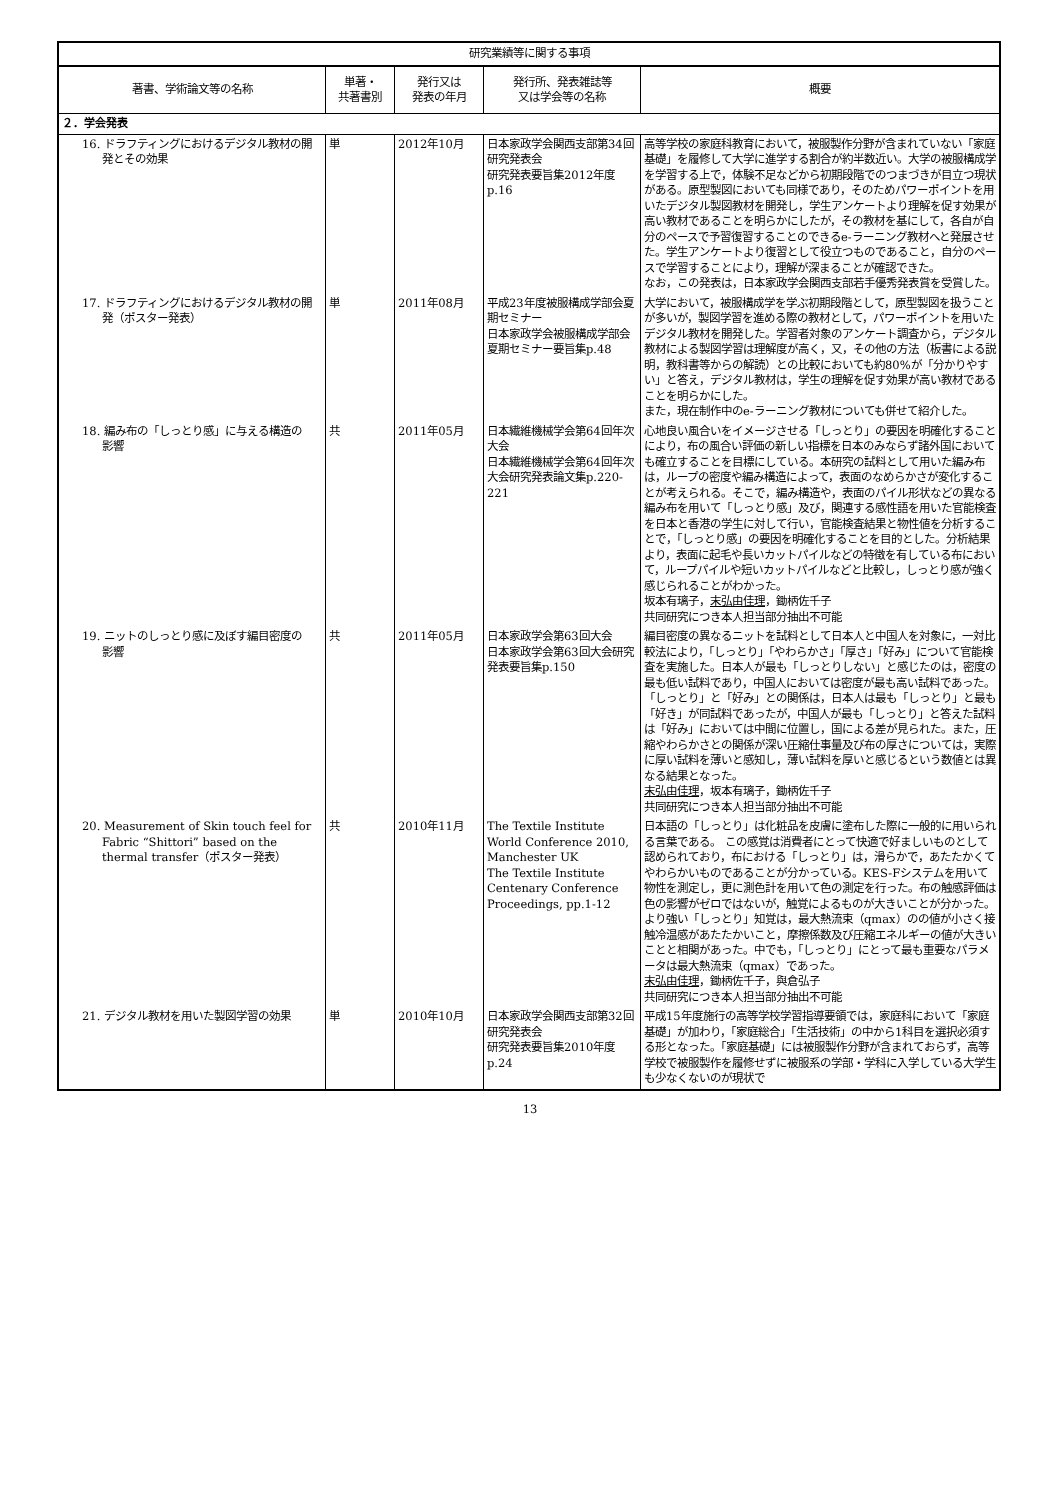| 研究業績等に関する事項 | | | | |
| --- | --- | --- | --- | --- |
| 著書、学術論文等の名称 | 単著・ 共著書別 | 発行又は 発表の年月 | 発行所、発表雑誌等 又は学会等の名称 | 概要 |
| ２．学会発表 | | | | |
| 16. ドラフティングにおけるデジタル教材の開発とその効果 | 単 | 2012年10月 | 日本家政学会関西支部第34回研究発表会 研究発表要旨集2012年度p.16 | 高等学校の家庭科教育において，被服製作分野が含まれていない「家庭基礎」を履修して大学に進学する割合が約半数近い。大学の被服構成学を学習する上で，体験不足などから初期段階でのつまづきが目立つ現状がある。原型製図においても同様であり，そのためパワーポイントを用いたデジタル製図教材を開発し，学生アンケートより理解を促す効果が高い教材であることを明らかにしたが，その教材を基にして，各自が自分のペースで予習復習することのできるe-ラーニング教材へと発展させた。学生アンケートより復習として役立つものであること，自分のペースで学習することにより，理解が深まることが確認できた。 なお，この発表は，日本家政学会関西支部若手優秀発表賞を受賞した。 |
| 17. ドラフティングにおけるデジタル教材の開発（ポスター発表） | 単 | 2011年08月 | 平成23年度被服構成学部会夏期セミナー 日本家政学会被服構成学部会夏期セミナー要旨集p.48 | 大学において，被服構成学を学ぶ初期段階として，原型製図を扱うことが多いが，製図学習を進める際の教材として，パワーポイントを用いたデジタル教材を開発した。学習者対象のアンケート調査から，デジタル教材による製図学習は理解度が高く，又，その他の方法（板書による説明，教科書等からの解読）との比較においても約80%が「分かりやすい」と答え，デジタル教材は，学生の理解を促す効果が高い教材であることを明らかにした。 また，現在制作中のe-ラーニング教材についても併せて紹介した。 |
| 18. 編み布の「しっとり感」に与える構造の影響 | 共 | 2011年05月 | 日本繊維機械学会第64回年次大会 日本繊維機械学会第64回年次大会研究発表論文集p.220-221 | 心地良い風合いをイメージさせる「しっとり」の要因を明確化することにより，布の風合い評価の新しい指標を日本のみならず諸外国においても確立することを目標にしている。本研究の試料として用いた編み布は，ループの密度や編み構造によって，表面のなめらかさが変化することが考えられる。そこで，編み構造や，表面のパイル形状などの異なる編み布を用いて「しっとり感」及び，関連する感性語を用いた官能検査を日本と香港の学生に対して行い，官能検査結果と物性値を分析することで，「しっとり感」の要因を明確化することを目的とした。分析結果より，表面に起毛や長いカットパイルなどの特徴を有している布において，ループパイルや短いカットパイルなどと比較し，しっとり感が強く感じられることがわかった。 坂本有璃子， 末弘由佳理 ，鋤柄佐千子 共同研究につき本人担当部分抽出不可能 |
| 19. ニットのしっとり感に及ぼす編目密度の影響 | 共 | 2011年05月 | 日本家政学会第63回大会 日本家政学会第63回大会研究発表要旨集p.150 | 編目密度の異なるニットを試料として日本人と中国人を対象に，一対比較法により，「しっとり」「やわらかさ」「厚さ」「好み」について官能検査を実施した。日本人が最も「しっとりしない」と感じたのは，密度の最も低い試料であり，中国人においては密度が最も高い試料であった。「しっとり」と「好み」との関係は，日本人は最も「しっとり」と最も「好き」が同試料であったが，中国人が最も「しっとり」と答えた試料は「好み」においては中間に位置し，国による差が見られた。また，圧縮やわらかさとの関係が深い圧縮仕事量及び布の厚さについては，実際に厚い試料を薄いと感知し，薄い試料を厚いと感じるという数値とは異なる結果となった。 末弘由佳理 ，坂本有璃子，鋤柄佐千子 共同研究につき本人担当部分抽出不可能 |
| 20. Measurement of Skin touch feel for Fabric “Shittori” based on the thermal transfer（ポスター発表） | 共 | 2010年11月 | The Textile Institute World Conference 2010, Manchester UK The Textile Institute Centenary Conference Proceedings, pp.1-12 | 日本語の「しっとり」は化粧品を皮膚に塗布した際に一般的に用いられる言葉である。 この感覚は消費者にとって快適で好ましいものとして認められており，布における「しっとり」は，滑らかで，あたたかくてやわらかいものであることが分かっている。KES-Fシステムを用いて物性を測定し，更に測色計を用いて色の測定を行った。布の触感評価は色の影響がゼロではないが，触覚によるものが大きいことが分かった。 より強い「しっとり」知覚は，最大熱流束（qmax）のの値が小さく接触冷温感があたたかいこと，摩擦係数及び圧縮エネルギーの値が大きいことと相関があった。中でも，「しっとり」にとって最も重要なパラメータは最大熱流束（qmax）であった。 末弘由佳理 ，鋤柄佐千子，與倉弘子 共同研究につき本人担当部分抽出不可能 |
| 21. デジタル教材を用いた製図学習の効果 | 単 | 2010年10月 | 日本家政学会関西支部第32回研究発表会 研究発表要旨集2010年度p.24 | 平成15年度施行の高等学校学習指導要領では，家庭科において「家庭基礎」が加わり，「家庭総合」「生活技術」の中から1科目を選択必須する形となった。「家庭基礎」には被服製作分野が含まれておらず，高等学校で被服製作を履修せずに被服系の学部・学科に入学している大学生も少なくないのが現状で |
13